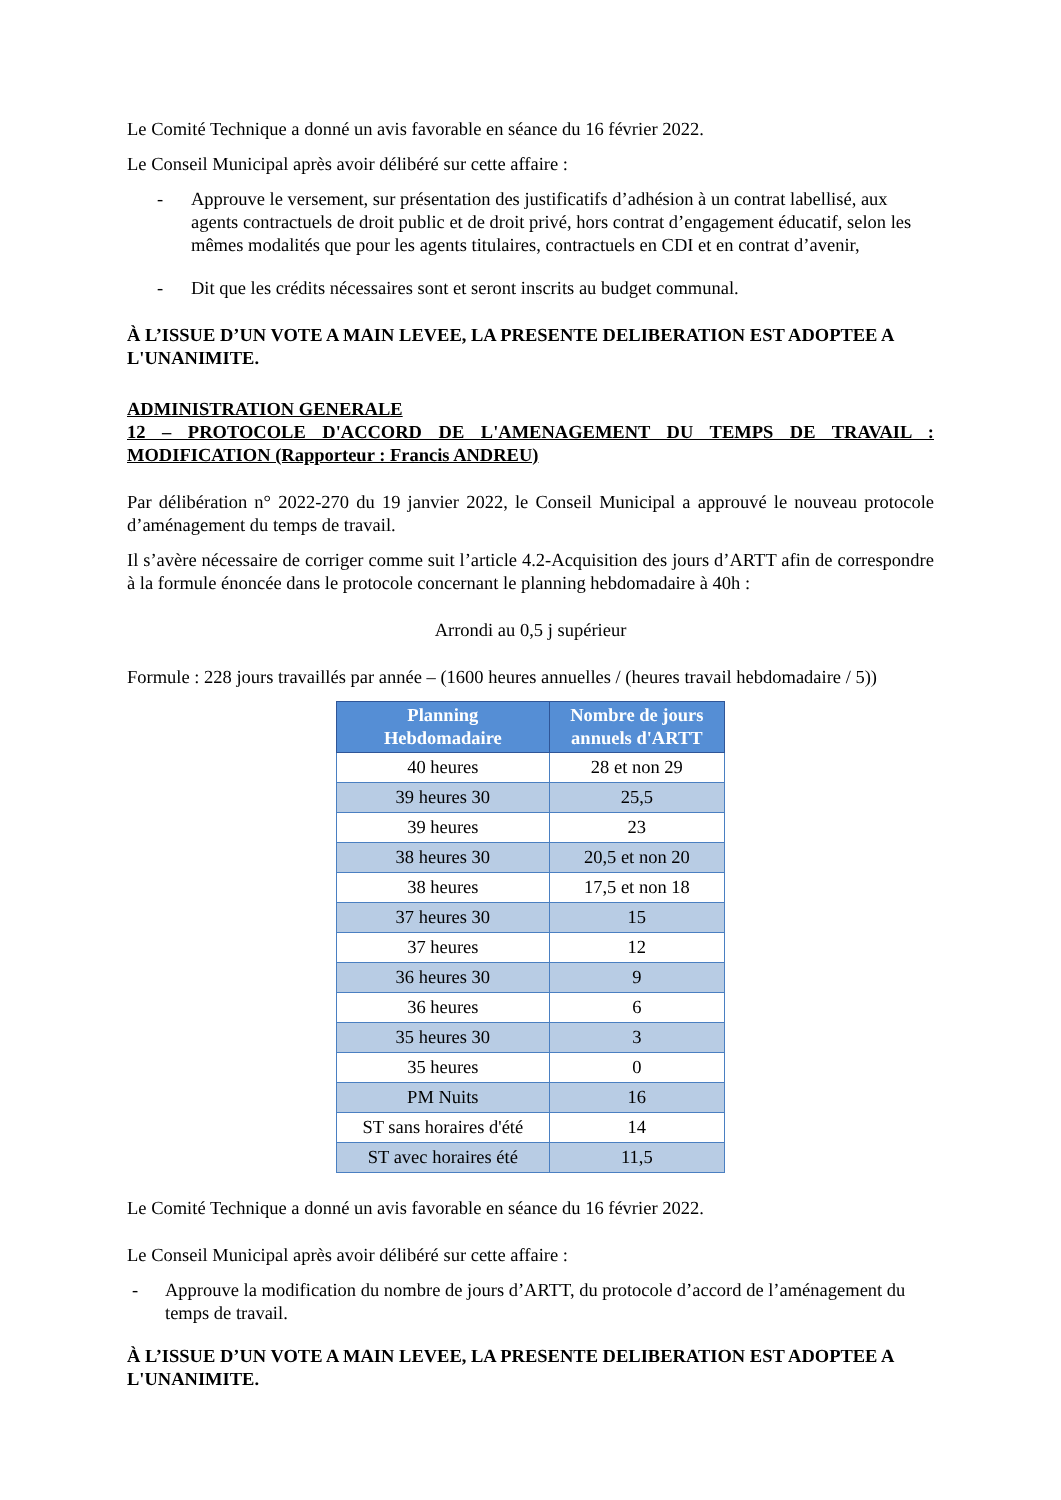Le Comité Technique a donné un avis favorable en séance du 16 février 2022.
Le Conseil Municipal après avoir délibéré sur cette affaire :
- Approuve le versement, sur présentation des justificatifs d’adhésion à un contrat labellisé, aux agents contractuels de droit public et de droit privé, hors contrat d’engagement éducatif, selon les mêmes modalités que pour les agents titulaires, contractuels en CDI et en contrat d’avenir,
- Dit que les crédits nécessaires sont et seront inscrits au budget communal.
À L’ISSUE D’UN VOTE A MAIN LEVEE, LA PRESENTE DELIBERATION EST ADOPTEE A L'UNANIMITE.
ADMINISTRATION GENERALE
12 – PROTOCOLE D'ACCORD DE L'AMENAGEMENT DU TEMPS DE TRAVAIL : MODIFICATION (Rapporteur : Francis ANDREU)
Par délibération n° 2022-270 du 19 janvier 2022, le Conseil Municipal a approuvé le nouveau protocole d’aménagement du temps de travail.
Il s’avère nécessaire de corriger comme suit l’article 4.2-Acquisition des jours d’ARTT afin de correspondre à la formule énoncée dans le protocole concernant le planning hebdomadaire à 40h :
Arrondi au 0,5 j supérieur
Formule : 228 jours travaillés par année – (1600 heures annuelles / (heures travail hebdomadaire / 5))
| Planning Hebdomadaire | Nombre de jours annuels d'ARTT |
| --- | --- |
| 40 heures | 28 et non 29 |
| 39 heures 30 | 25,5 |
| 39 heures | 23 |
| 38 heures 30 | 20,5 et non 20 |
| 38 heures | 17,5 et non 18 |
| 37 heures 30 | 15 |
| 37 heures | 12 |
| 36 heures 30 | 9 |
| 36 heures | 6 |
| 35 heures 30 | 3 |
| 35 heures | 0 |
| PM Nuits | 16 |
| ST sans horaires d'été | 14 |
| ST avec horaires été | 11,5 |
Le Comité Technique a donné un avis favorable en séance du 16 février 2022.
Le Conseil Municipal après avoir délibéré sur cette affaire :
- Approuve la modification du nombre de jours d’ARTT, du protocole d’accord de l’aménagement du temps de travail.
À L’ISSUE D’UN VOTE A MAIN LEVEE, LA PRESENTE DELIBERATION EST ADOPTEE A L'UNANIMITE.